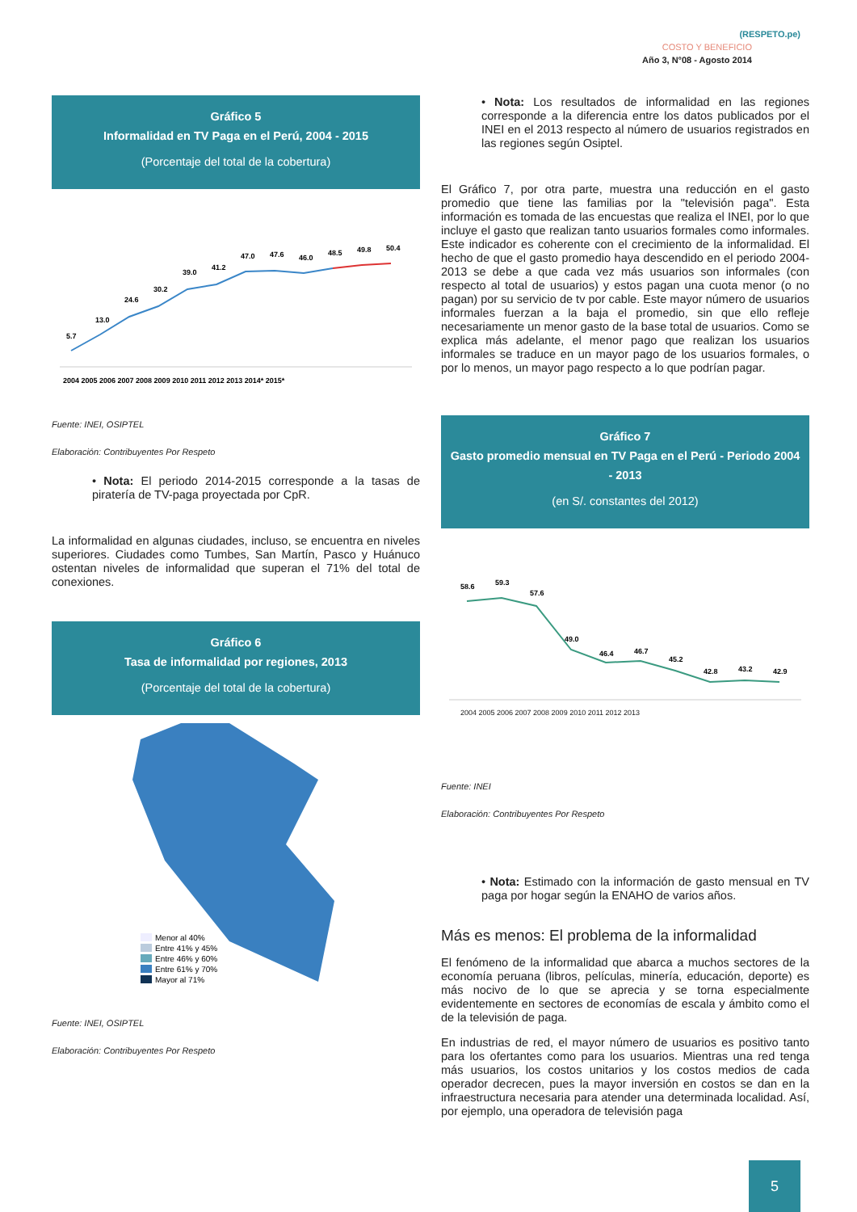(RESPETO.pe)
COSTO Y BENEFICIO
Año 3, N°08 - Agosto 2014
Gráfico 5
Informalidad en TV Paga en el Perú, 2004 - 2015
(Porcentaje del total de la cobertura)
2004 2005 2006 2007 2008 2009 2010 2011 2012 2013 2014* 2015*
5.7
13.0
24.6
30.2
39.0
41.2
47.0
47.6
46.0
48.5
49.8
50.4
Fuente: INEI, OSIPTEL
Elaboración: Contribuyentes Por Respeto
• Nota: El periodo 2014-2015 corresponde a la tasas de piratería de TV-paga proyectada por CpR.
La informalidad en algunas ciudades, incluso, se encuentra en niveles superiores. Ciudades como Tumbes, San Martín, Pasco y Huánuco ostentan niveles de informalidad que superan el 71% del total de conexiones.
Gráfico 6
Tasa de informalidad por regiones, 2013
(Porcentaje del total de la cobertura)
Menor al 40%
Entre 41% y 45%
Entre 46% y 60%
Entre 61% y 70%
Mayor al 71%
Fuente: INEI, OSIPTEL
Elaboración: Contribuyentes Por Respeto
• Nota: Los resultados de informalidad en las regiones corresponde a la diferencia entre los datos publicados por el INEI en el 2013 respecto al número de usuarios registrados en las regiones según Osiptel.
El Gráfico 7, por otra parte, muestra una reducción en el gasto promedio que tiene las familias por la "televisión paga". Esta información es tomada de las encuestas que realiza el INEI, por lo que incluye el gasto que realizan tanto usuarios formales como informales. Este indicador es coherente con el crecimiento de la informalidad. El hecho de que el gasto promedio haya descendido en el periodo 2004-2013 se debe a que cada vez más usuarios son informales (con respecto al total de usuarios) y estos pagan una cuota menor (o no pagan) por su servicio de tv por cable. Este mayor número de usuarios informales fuerzan a la baja el promedio, sin que ello refleje necesariamente un menor gasto de la base total de usuarios. Como se explica más adelante, el menor pago que realizan los usuarios informales se traduce en un mayor pago de los usuarios formales, o por lo menos, un mayor pago respecto a lo que podrían pagar.
Gráfico 7
Gasto promedio mensual en TV Paga en el Perú - Periodo 2004 - 2013
(en S/. constantes del 2012)
58.6
59.3
57.6
49.0
46.4
46.7
45.2
42.8
43.2
42.9
2004 2005 2006 2007 2008 2009 2010 2011 2012 2013
Fuente: INEI
Elaboración: Contribuyentes Por Respeto
• Nota: Estimado con la información de gasto mensual en TV paga por hogar según la ENAHO de varios años.
Más es menos: El problema de la informalidad
El fenómeno de la informalidad que abarca a muchos sectores de la economía peruana (libros, películas, minería, educación, deporte) es más nocivo de lo que se aprecia y se torna especialmente evidentemente en sectores de economías de escala y ámbito como el de la televisión de paga.
En industrias de red, el mayor número de usuarios es positivo tanto para los ofertantes como para los usuarios. Mientras una red tenga más usuarios, los costos unitarios y los costos medios de cada operador decrecen, pues la mayor inversión en costos se dan en la infraestructura necesaria para atender una determinada localidad. Así, por ejemplo, una operadora de televisión paga
5